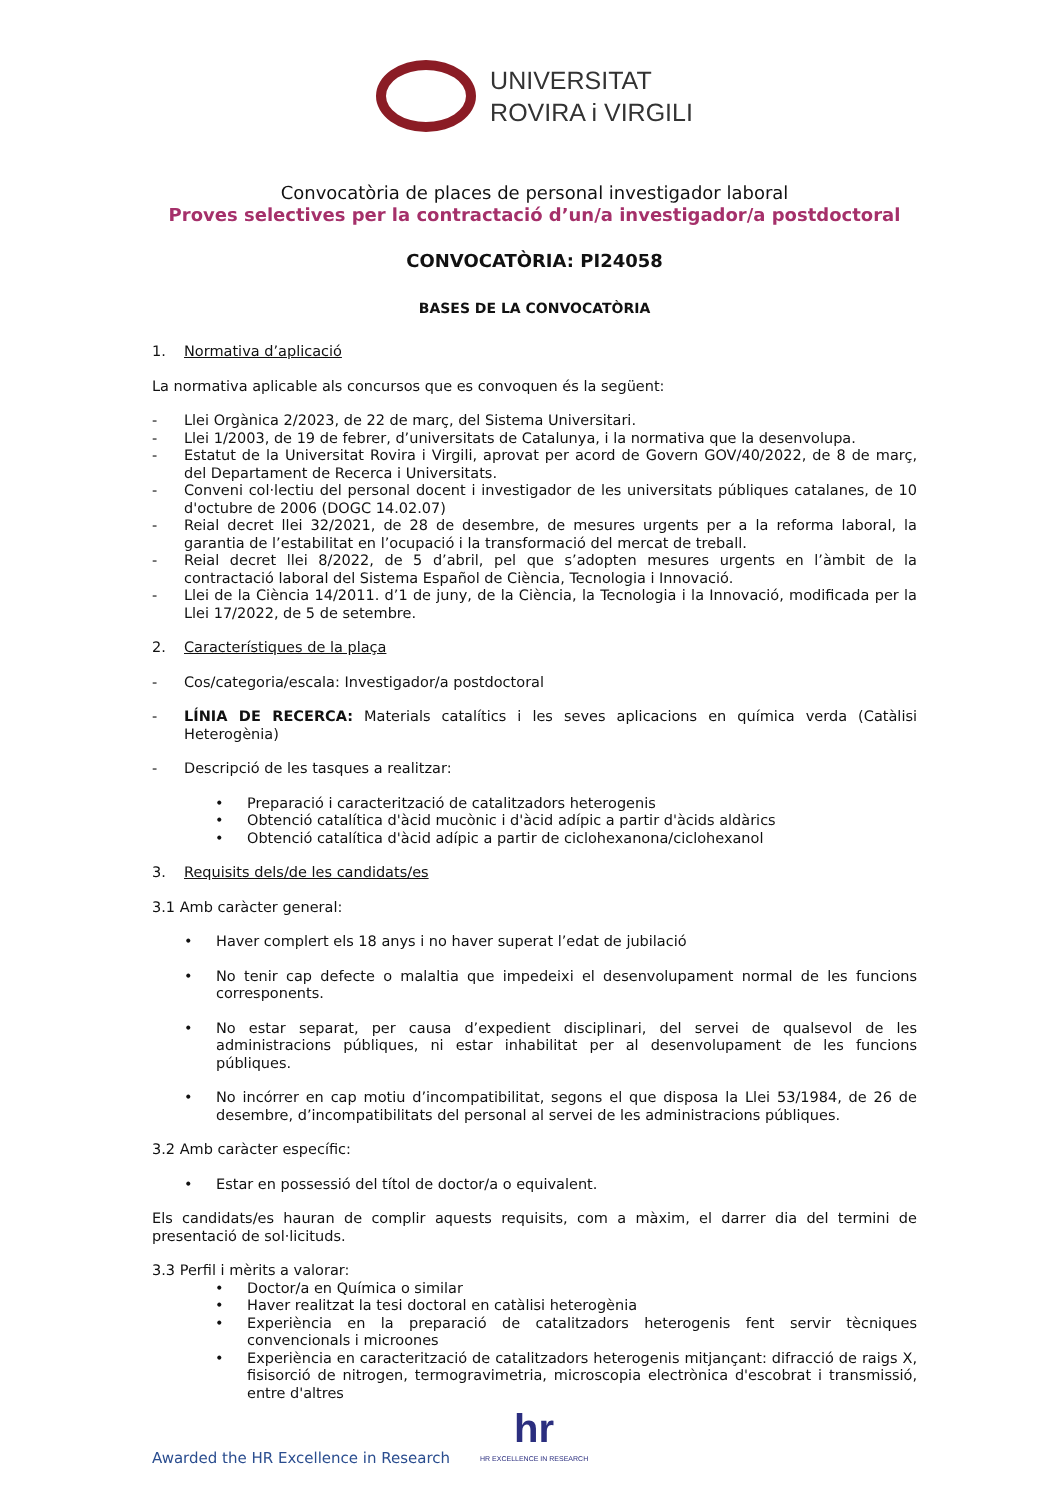UNIVERSITAT
ROVIRA i VIRGILI
Convocatòria de places de personal investigador laboral
Proves selectives per la contractació d’un/a investigador/a postdoctoral
CONVOCATÒRIA: PI24058
BASES DE LA CONVOCATÒRIA
1. Normativa d’aplicació
La normativa aplicable als concursos que es convoquen és la següent:
- Llei Orgànica 2/2023, de 22 de març, del Sistema Universitari.
- Llei 1/2003, de 19 de febrer, d’universitats de Catalunya, i la normativa que la desenvolupa.
- Estatut de la Universitat Rovira i Virgili, aprovat per acord de Govern GOV/40/2022, de 8 de març, del Departament de Recerca i Universitats.
- Conveni col·lectiu del personal docent i investigador de les universitats públiques catalanes, de 10 d'octubre de 2006 (DOGC 14.02.07)
- Reial decret llei 32/2021, de 28 de desembre, de mesures urgents per a la reforma laboral, la garantia de l’estabilitat en l’ocupació i la transformació del mercat de treball.
- Reial decret llei 8/2022, de 5 d’abril, pel que s’adopten mesures urgents en l’àmbit de la contractació laboral del Sistema Español de Ciència, Tecnologia i Innovació.
- Llei de la Ciència 14/2011. d’1 de juny, de la Ciència, la Tecnologia i la Innovació, modificada per la Llei 17/2022, de 5 de setembre.
2. Característiques de la plaça
- Cos/categoria/escala: Investigador/a postdoctoral
- LÍNIA DE RECERCA: Materials catalítics i les seves aplicacions en química verda (Catàlisi Heterogènia)
- Descripció de les tasques a realitzar:
• Preparació i caracterització de catalitzadors heterogenis
• Obtenció catalítica d'àcid mucònic i d'àcid adípic a partir d'àcids aldàrics
• Obtenció catalítica d'àcid adípic a partir de ciclohexanona/ciclohexanol
3. Requisits dels/de les candidats/es
3.1 Amb caràcter general:
• Haver complert els 18 anys i no haver superat l’edat de jubilació
• No tenir cap defecte o malaltia que impedeixi el desenvolupament normal de les funcions corresponents.
• No estar separat, per causa d’expedient disciplinari, del servei de qualsevol de les administracions públiques, ni estar inhabilitat per al desenvolupament de les funcions públiques.
• No incórrer en cap motiu d’incompatibilitat, segons el que disposa la Llei 53/1984, de 26 de desembre, d’incompatibilitats del personal al servei de les administracions públiques.
3.2 Amb caràcter específic:
• Estar en possessió del títol de doctor/a o equivalent.
Els candidats/es hauran de complir aquests requisits, com a màxim, el darrer dia del termini de presentació de sol·licituds.
3.3 Perfil i mèrits a valorar:
• Doctor/a en Química o similar
• Haver realitzat la tesi doctoral en catàlisi heterogènia
• Experiència en la preparació de catalitzadors heterogenis fent servir tècniques convencionals i microones
• Experiència en caracterització de catalitzadors heterogenis mitjançant: difracció de raigs X, fisisorció de nitrogen, termogravimetria, microscopia electrònica d'escobrat i transmissió, entre d'altres
Awarded the HR Excellence in Research
hr
HR EXCELLENCE IN RESEARCH